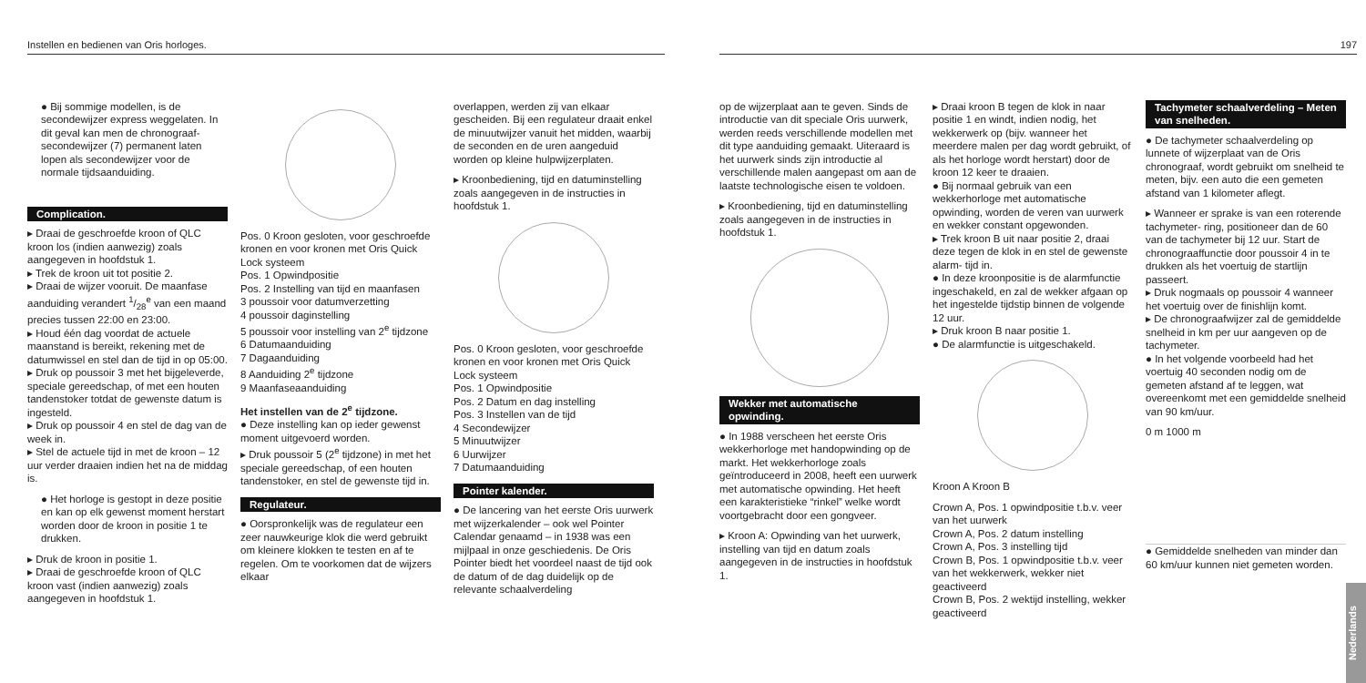Instellen en bedienen van Oris horloges.
● Bij sommige modellen, is de secondewijzer express weggelaten. In dit geval kan men de chronograaf- secondewijzer (7) permanent laten lopen als secondewijzer voor de normale tijdsaanduiding.
Complication.
▸ Draai de geschroefde kroon of QLC kroon los (indien aanwezig) zoals aangegeven in hoofdstuk 1.
▸ Trek de kroon uit tot positie 2.
▸ Draai de wijzer vooruit. De maanfase aanduiding verandert 1/28<sup>e</sup> van een maand precies tussen 22:00 en 23:00.
▸ Houd één dag voordat de actuele maanstand is bereikt, rekening met de datumwissel en stel dan de tijd in op 05:00.
▸ Druk op poussoir 3 met het bijgeleverde, speciale gereedschap, of met een houten tandenstoker totdat de gewenste datum is ingesteld.
▸ Druk op poussoir 4 en stel de dag van de week in.
▸ Stel de actuele tijd in met de kroon – 12 uur verder draaien indien het na de middag is.
● Het horloge is gestopt in deze positie en kan op elk gewenst moment herstart worden door de kroon in positie 1 te drukken.
▸ Druk de kroon in positie 1.
▸ Draai de geschroefde kroon of QLC kroon vast (indien aanwezig) zoals aangegeven in hoofdstuk 1.
Pos. 0 Kroon gesloten, voor geschroefde kronen en voor kronen met Oris Quick Lock systeem
Pos. 1 Opwindpositie
Pos. 2 Instelling van tijd en maanfasen
3 poussoir voor datumverzetting
4 poussoir daginstelling
5 poussoir voor instelling van 2<sup>e</sup> tijdzone
6 Datumaanduiding
7 Dagaanduiding
8 Aanduiding 2<sup>e</sup> tijdzone
9 Maanfaseaanduiding
Het instellen van de 2<sup>e</sup> tijdzone.
● Deze instelling kan op ieder gewenst moment uitgevoerd worden.
▸ Druk poussoir 5 (2<sup>e</sup> tijdzone) in met het speciale gereedschap, of een houten tandenstoker, en stel de gewenste tijd in.
Regulateur.
● Oorspronkelijk was de regulateur een zeer nauwkeurige klok die werd gebruikt om kleinere klokken te testen en af te regelen. Om te voorkomen dat de wijzers elkaar
overlappen, werden zij van elkaar gescheiden. Bij een regulateur draait enkel de minuutwijzer vanuit het midden, waarbij de seconden en de uren aangeduid worden op kleine hulpwijzerplaten.
▸ Kroonbediening, tijd en datuminstelling zoals aangegeven in de instructies in hoofdstuk 1.
Pos. 0 Kroon gesloten, voor geschroefde kronen en voor kronen met Oris Quick Lock systeem
Pos. 1 Opwindpositie
Pos. 2 Datum en dag instelling
Pos. 3 Instellen van de tijd
4 Secondewijzer
5 Minuutwijzer
6 Uurwijzer
7 Datumaanduiding
Pointer kalender.
● De lancering van het eerste Oris uurwerk met wijzerkalender – ook wel Pointer Calendar genaamd – in 1938 was een mijlpaal in onze geschiedenis. De Oris Pointer biedt het voordeel naast de tijd ook de datum of de dag duidelijk op de relevante schaalverdeling
197
op de wijzerplaat aan te geven. Sinds de introductie van dit speciale Oris uurwerk, werden reeds verschillende modellen met dit type aanduiding gemaakt. Uiteraard is het uurwerk sinds zijn introductie al verschillende malen aangepast om aan de laatste technologische eisen te voldoen.
▸ Kroonbediening, tijd en datuminstelling zoals aangegeven in de instructies in hoofdstuk 1.
Wekker met automatische opwinding.
● In 1988 verscheen het eerste Oris wekkerhorloge met handopwinding op de markt. Het wekkerhorloge zoals geïntroduceerd in 2008, heeft een uurwerk met automatische opwinding. Het heeft een karakteristieke “rinkel” welke wordt voortgebracht door een gongveer.
▸ Kroon A: Opwinding van het uurwerk, instelling van tijd en datum zoals aangegeven in de instructies in hoofdstuk 1.
▸ Draai kroon B tegen de klok in naar positie 1 en windt, indien nodig, het wekkerwerk op (bijv. wanneer het meerdere malen per dag wordt gebruikt, of als het horloge wordt herstart) door de kroon 12 keer te draaien.
● Bij normaal gebruik van een wekkerhorloge met automatische opwinding, worden de veren van uurwerk en wekker constant opgewonden.
▸ Trek kroon B uit naar positie 2, draai deze tegen de klok in en stel de gewenste alarm- tijd in.
● In deze kroonpositie is de alarmfunctie ingeschakeld, en zal de wekker afgaan op het ingestelde tijdstip binnen de volgende 12 uur.
▸ Druk kroon B naar positie 1.
● De alarmfunctie is uitgeschakeld.
Kroon A Kroon B
Crown A, Pos. 1 opwindpositie t.b.v. veer van het uurwerk
Crown A, Pos. 2 datum instelling
Crown A, Pos. 3 instelling tijd
Crown B, Pos. 1 opwindpositie t.b.v. veer van het wekkerwerk, wekker niet geactiveerd
Crown B, Pos. 2 wektijd instelling, wekker geactiveerd
Tachymeter schaalverdeling – Meten van snelheden.
● De tachymeter schaalverdeling op lunnete of wijzerplaat van de Oris chronograaf, wordt gebruikt om snelheid te meten, bijv. een auto die een gemeten afstand van 1 kilometer aflegt.
▸ Wanneer er sprake is van een roterende tachymeter- ring, positioneer dan de 60 van de tachymeter bij 12 uur. Start de chronograaffunctie door poussoir 4 in te drukken als het voertuig de startlijn passeert.
▸ Druk nogmaals op poussoir 4 wanneer het voertuig over de finishlijn komt.
▸ De chronograafwijzer zal de gemiddelde snelheid in km per uur aangeven op de tachymeter.
● In het volgende voorbeeld had het voertuig 40 seconden nodig om de gemeten afstand af te leggen, wat overeenkomt met een gemiddelde snelheid van 90 km/uur.
0 m 1000 m
● Gemiddelde snelheden van minder dan 60 km/uur kunnen niet gemeten worden.
Nederlands